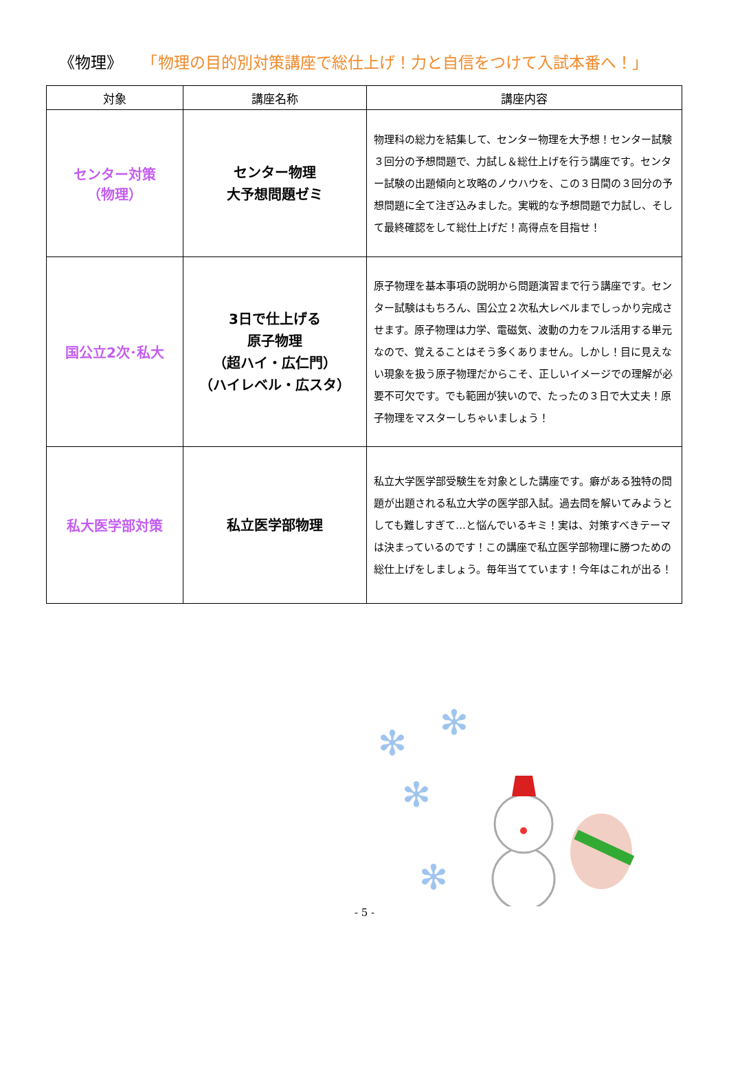《物理》 「物理の目的別対策講座で総仕上げ！力と自信をつけて入試本番へ！」
| 対象 | 講座名称 | 講座内容 |
| --- | --- | --- |
| センター対策 （物理） | センター物理 大予想問題ゼミ | 物理科の総力を結集して、センター物理を大予想！センター試験３回分の予想問題で、力試し＆総仕上げを行う講座です。センター試験の出題傾向と攻略のノウハウを、この３日間の３回分の予想問題に全て注ぎ込みました。実戦的な予想問題で力試し、そして最終確認をして総仕上げだ！高得点を目指せ！ |
| 国公立2次･私大 | 3日で仕上げる 原子物理 （超ハイ・広仁門） （ハイレベル・広スタ） | 原子物理を基本事項の説明から問題演習まで行う講座です。センター試験はもちろん、国公立２次私大レベルまでしっかり完成させます。原子物理は力学、電磁気、波動の力をフル活用する単元なので、覚えることはそう多くありません。しかし！目に見えない現象を扱う原子物理だからこそ、正しいイメージでの理解が必要不可欠です。でも範囲が狭いので、たったの３日で大丈夫！原子物理をマスターしちゃいましょう！ |
| 私大医学部対策 | 私立医学部物理 | 私立大学医学部受験生を対象とした講座です。癖がある独特の問題が出題される私立大学の医学部入試。過去問を解いてみようとしても難しすぎて…と悩んでいるキミ！実は、対策すべきテーマは決まっているのです！この講座で私立医学部物理に勝つための総仕上げをしましょう。毎年当てています！今年はこれが出る！ |
✻
✻
✻
✻
- 5 -